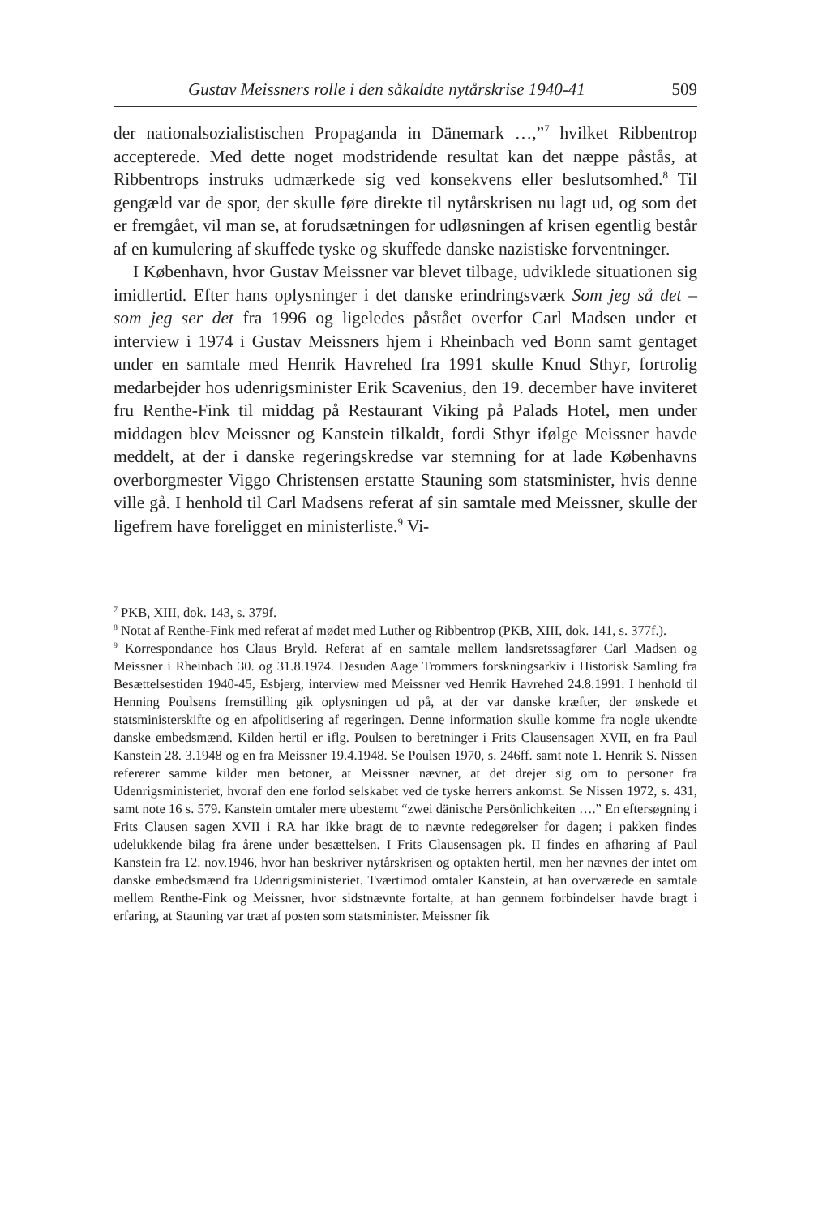Gustav Meissners rolle i den såkaldte nytårskrise 1940-41 509
der nationalsozialistischen Propaganda in Dänemark …,”<sup>7</sup> hvilket Ribbentrop accepterede. Med dette noget modstridende resultat kan det næppe påstås, at Ribbentrops instruks udmærkede sig ved konsekvens eller beslutsomhed.<sup>8</sup> Til gengæld var de spor, der skulle føre direkte til nytårskrisen nu lagt ud, og som det er fremgået, vil man se, at forudsætningen for udløsningen af krisen egentlig består af en kumulering af skuffede tyske og skuffede danske nazistiske forventninger.
I København, hvor Gustav Meissner var blevet tilbage, udviklede situationen sig imidlertid. Efter hans oplysninger i det danske erindringsværk Som jeg så det – som jeg ser det fra 1996 og ligeledes påstået overfor Carl Madsen under et interview i 1974 i Gustav Meissners hjem i Rheinbach ved Bonn samt gentaget under en samtale med Henrik Havrehed fra 1991 skulle Knud Sthyr, fortrolig medarbejder hos udenrigsminister Erik Scavenius, den 19. december have inviteret fru Renthe-Fink til middag på Restaurant Viking på Palads Hotel, men under middagen blev Meissner og Kanstein tilkaldt, fordi Sthyr ifølge Meissner havde meddelt, at der i danske regeringskredse var stemning for at lade Københavns overborgmester Viggo Christensen erstatte Stauning som statsminister, hvis denne ville gå. I henhold til Carl Madsens referat af sin samtale med Meissner, skulle der ligefrem have foreligget en ministerliste.<sup>9</sup> Vi-
<sup>7</sup> PKB, XIII, dok. 143, s. 379f.
<sup>8</sup> Notat af Renthe-Fink med referat af mødet med Luther og Ribbentrop (PKB, XIII, dok. 141, s. 377f.).
<sup>9</sup> Korrespondance hos Claus Bryld. Referat af en samtale mellem landsretssagfører Carl Madsen og Meissner i Rheinbach 30. og 31.8.1974. Desuden Aage Trommers forskningsarkiv i Historisk Samling fra Besættelsestiden 1940-45, Esbjerg, interview med Meissner ved Henrik Havrehed 24.8.1991. I henhold til Henning Poulsens fremstilling gik oplysningen ud på, at der var danske kræfter, der ønskede et statsministerskifte og en afpolitisering af regeringen. Denne information skulle komme fra nogle ukendte danske embedsmænd. Kilden hertil er iflg. Poulsen to beretninger i Frits Clausensagen XVII, en fra Paul Kanstein 28. 3.1948 og en fra Meissner 19.4.1948. Se Poulsen 1970, s. 246ff. samt note 1. Henrik S. Nissen refererer samme kilder men betoner, at Meissner nævner, at det drejer sig om to personer fra Udenrigsministeriet, hvoraf den ene forlod selskabet ved de tyske herrers ankomst. Se Nissen 1972, s. 431, samt note 16 s. 579. Kanstein omtaler mere ubestemt “zwei dänische Persönlichkeiten ….” En eftersøgning i Frits Clausen sagen XVII i RA har ikke bragt de to nævnte redegørelser for dagen; i pakken findes udelukkende bilag fra årene under besættelsen. I Frits Clausensagen pk. II findes en afhøring af Paul Kanstein fra 12. nov.1946, hvor han beskriver nytårskrisen og optakten hertil, men her nævnes der intet om danske embedsmænd fra Udenrigsministeriet. Tværtimod omtaler Kanstein, at han overværede en samtale mellem Renthe-Fink og Meissner, hvor sidstnævnte fortalte, at han gennem forbindelser havde bragt i erfaring, at Stauning var træt af posten som statsminister. Meissner fik